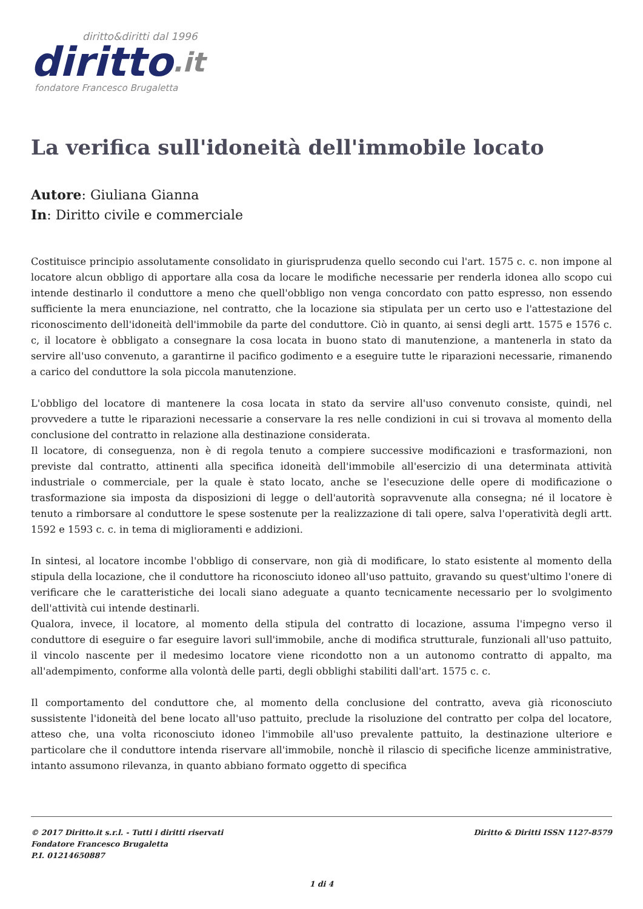diritto&diritti dal 1996
diritto.it
fondatore Francesco Brugaletta
La verifica sull'idoneità dell'immobile locato
Autore: Giuliana Gianna
In: Diritto civile e commerciale
Costituisce principio assolutamente consolidato in giurisprudenza quello secondo cui l'art. 1575 c. c. non impone al locatore alcun obbligo di apportare alla cosa da locare le modifiche necessarie per renderla idonea allo scopo cui intende destinarlo il conduttore a meno che quell'obbligo non venga concordato con patto espresso, non essendo sufficiente la mera enunciazione, nel contratto, che la locazione sia stipulata per un certo uso e l'attestazione del riconoscimento dell'idoneità dell'immobile da parte del conduttore. Ciò in quanto, ai sensi degli artt. 1575 e 1576 c. c, il locatore è obbligato a consegnare la cosa locata in buono stato di manutenzione, a mantenerla in stato da servire all'uso convenuto, a garantirne il pacifico godimento e a eseguire tutte le riparazioni necessarie, rimanendo a carico del conduttore la sola piccola manutenzione.
L'obbligo del locatore di mantenere la cosa locata in stato da servire all'uso convenuto consiste, quindi, nel provvedere a tutte le riparazioni necessarie a conservare la res nelle condizioni in cui si trovava al momento della conclusione del contratto in relazione alla destinazione considerata.
Il locatore, di conseguenza, non è di regola tenuto a compiere successive modificazioni e trasformazioni, non previste dal contratto, attinenti alla specifica idoneità dell'immobile all'esercizio di una determinata attività industriale o commerciale, per la quale è stato locato, anche se l'esecuzione delle opere di modificazione o trasformazione sia imposta da disposizioni di legge o dell'autorità sopravvenute alla consegna; né il locatore è tenuto a rimborsare al conduttore le spese sostenute per la realizzazione di tali opere, salva l'operatività degli artt. 1592 e 1593 c. c. in tema di miglioramenti e addizioni.
In sintesi, al locatore incombe l'obbligo di conservare, non già di modificare, lo stato esistente al momento della stipula della locazione, che il conduttore ha riconosciuto idoneo all'uso pattuito, gravando su quest'ultimo l'onere di verificare che le caratteristiche dei locali siano adeguate a quanto tecnicamente necessario per lo svolgimento dell'attività cui intende destinarli.
Qualora, invece, il locatore, al momento della stipula del contratto di locazione, assuma l'impegno verso il conduttore di eseguire o far eseguire lavori sull'immobile, anche di modifica strutturale, funzionali all'uso pattuito, il vincolo nascente per il medesimo locatore viene ricondotto non a un autonomo contratto di appalto, ma all'adempimento, conforme alla volontà delle parti, degli obblighi stabiliti dall'art. 1575 c. c.
Il comportamento del conduttore che, al momento della conclusione del contratto, aveva già riconosciuto sussistente l'idoneità del bene locato all'uso pattuito, preclude la risoluzione del contratto per colpa del locatore, atteso che, una volta riconosciuto idoneo l'immobile all'uso prevalente pattuito, la destinazione ulteriore e particolare che il conduttore intenda riservare all'immobile, nonchè il rilascio di specifiche licenze amministrative, intanto assumono rilevanza, in quanto abbiano formato oggetto di specifica
© 2017 Diritto.it s.r.l. - Tutti i diritti riservati
Fondatore Francesco Brugaletta
P.I. 01214650887
Diritto & Diritti ISSN 1127-8579
1 di 4